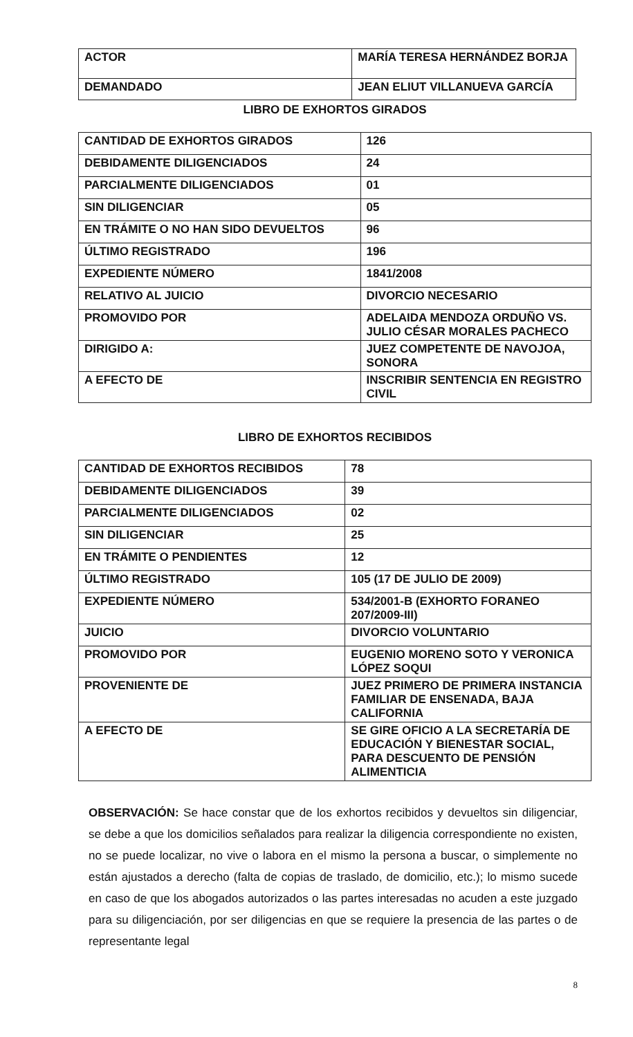| ACTOR | MARÍA TERESA HERNÁNDEZ BORJA |
| DEMANDADO | JEAN ELIUT VILLANUEVA GARCÍA |
LIBRO DE EXHORTOS GIRADOS
| CANTIDAD DE EXHORTOS GIRADOS | 126 |
| DEBIDAMENTE DILIGENCIADOS | 24 |
| PARCIALMENTE DILIGENCIADOS | 01 |
| SIN DILIGENCIAR | 05 |
| EN TRÁMITE O NO HAN SIDO DEVUELTOS | 96 |
| ÚLTIMO REGISTRADO | 196 |
| EXPEDIENTE NÚMERO | 1841/2008 |
| RELATIVO AL JUICIO | DIVORCIO NECESARIO |
| PROMOVIDO POR | ADELAIDA MENDOZA ORDUÑO VS. JULIO CÉSAR MORALES PACHECO |
| DIRIGIDO A: | JUEZ COMPETENTE DE NAVOJOA, SONORA |
| A EFECTO DE | INSCRIBIR SENTENCIA EN REGISTRO CIVIL |
LIBRO DE EXHORTOS RECIBIDOS
| CANTIDAD DE EXHORTOS RECIBIDOS | 78 |
| DEBIDAMENTE DILIGENCIADOS | 39 |
| PARCIALMENTE DILIGENCIADOS | 02 |
| SIN DILIGENCIAR | 25 |
| EN TRÁMITE O PENDIENTES | 12 |
| ÚLTIMO REGISTRADO | 105 (17 DE JULIO DE 2009) |
| EXPEDIENTE NÚMERO | 534/2001-B (EXHORTO FORANEO 207/2009-III) |
| JUICIO | DIVORCIO VOLUNTARIO |
| PROMOVIDO POR | EUGENIO MORENO SOTO Y VERONICA LÓPEZ SOQUI |
| PROVENIENTE DE | JUEZ PRIMERO DE PRIMERA INSTANCIA FAMILIAR DE ENSENADA, BAJA CALIFORNIA |
| A EFECTO DE | SE GIRE OFICIO A LA SECRETARÍA DE EDUCACIÓN Y BIENESTAR SOCIAL, PARA DESCUENTO DE PENSIÓN ALIMENTICIA |
OBSERVACIÓN: Se hace constar que de los exhortos recibidos y devueltos sin diligenciar, se debe a que los domicilios señalados para realizar la diligencia correspondiente no existen, no se puede localizar, no vive o labora en el mismo la persona a buscar, o simplemente no están ajustados a derecho (falta de copias de traslado, de domicilio, etc.); lo mismo sucede en caso de que los abogados autorizados o las partes interesadas no acuden a este juzgado para su diligenciación, por ser diligencias en que se requiere la presencia de las partes o de representante legal
8